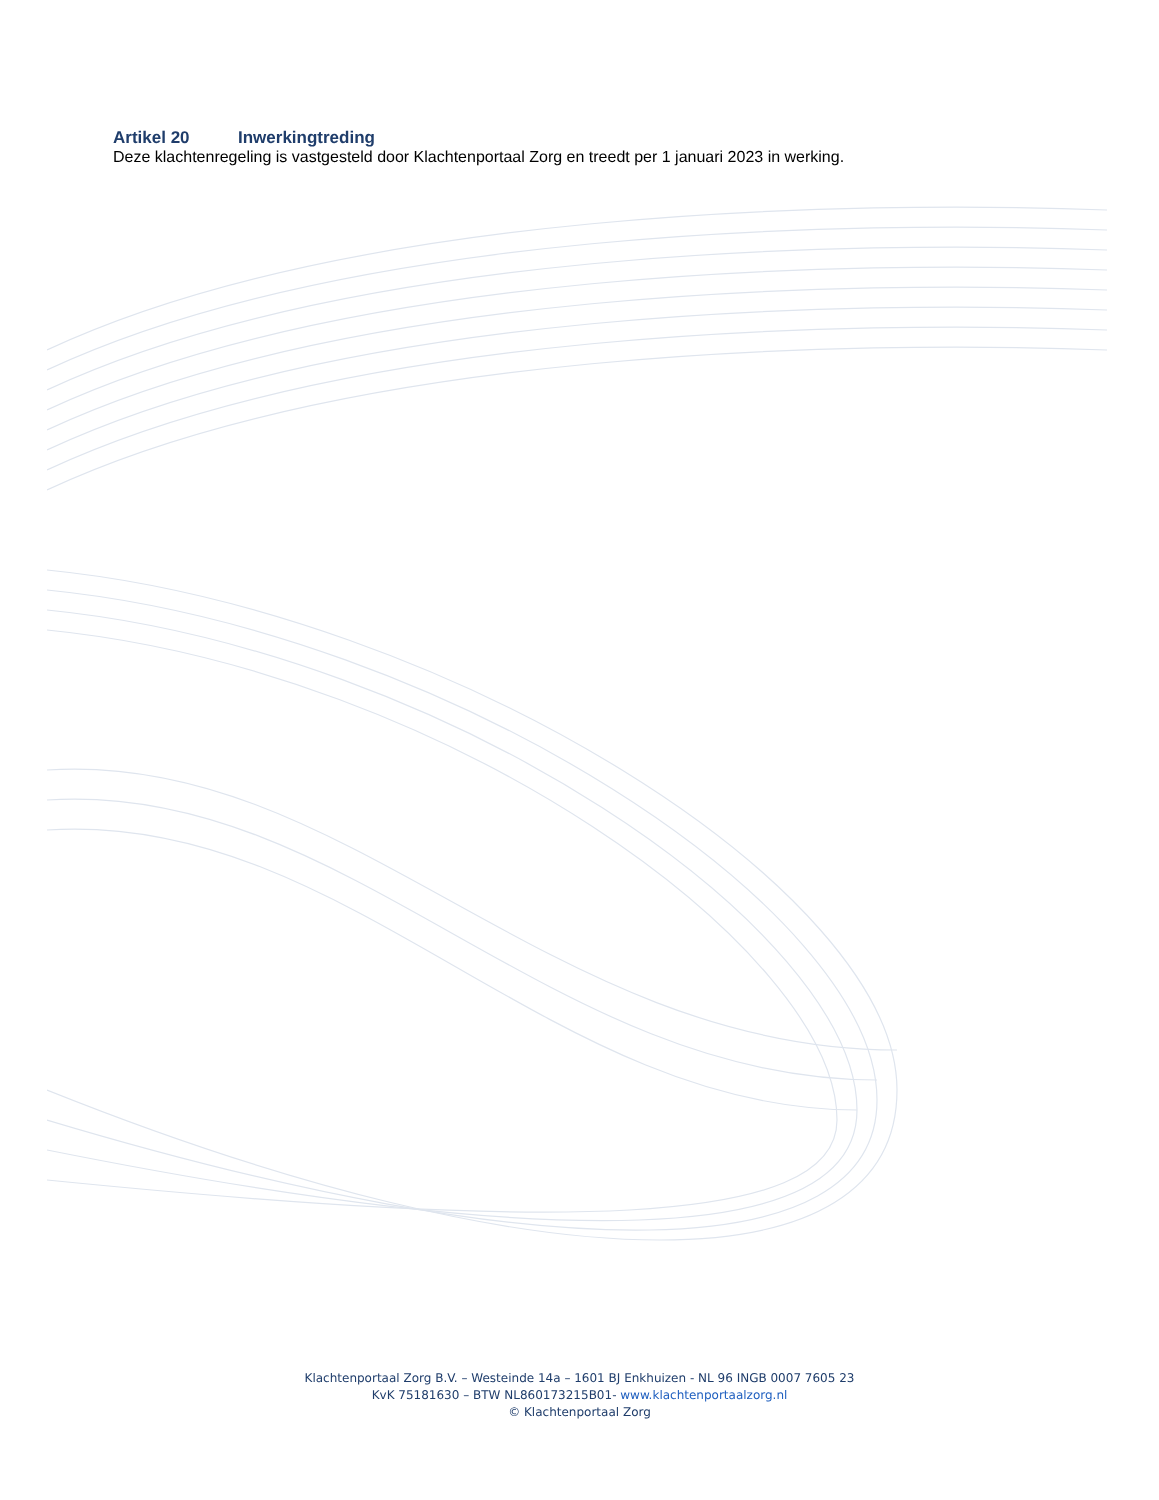Artikel 20 Inwerkingtreding
Deze klachtenregeling is vastgesteld door Klachtenportaal Zorg en treedt per 1 januari 2023 in werking.
Klachtenportaal Zorg B.V. – Westeinde 14a – 1601 BJ Enkhuizen - NL 96 INGB 0007 7605 23
KvK 75181630 – BTW NL860173215B01- www.klachtenportaalzorg.nl
© Klachtenportaal Zorg